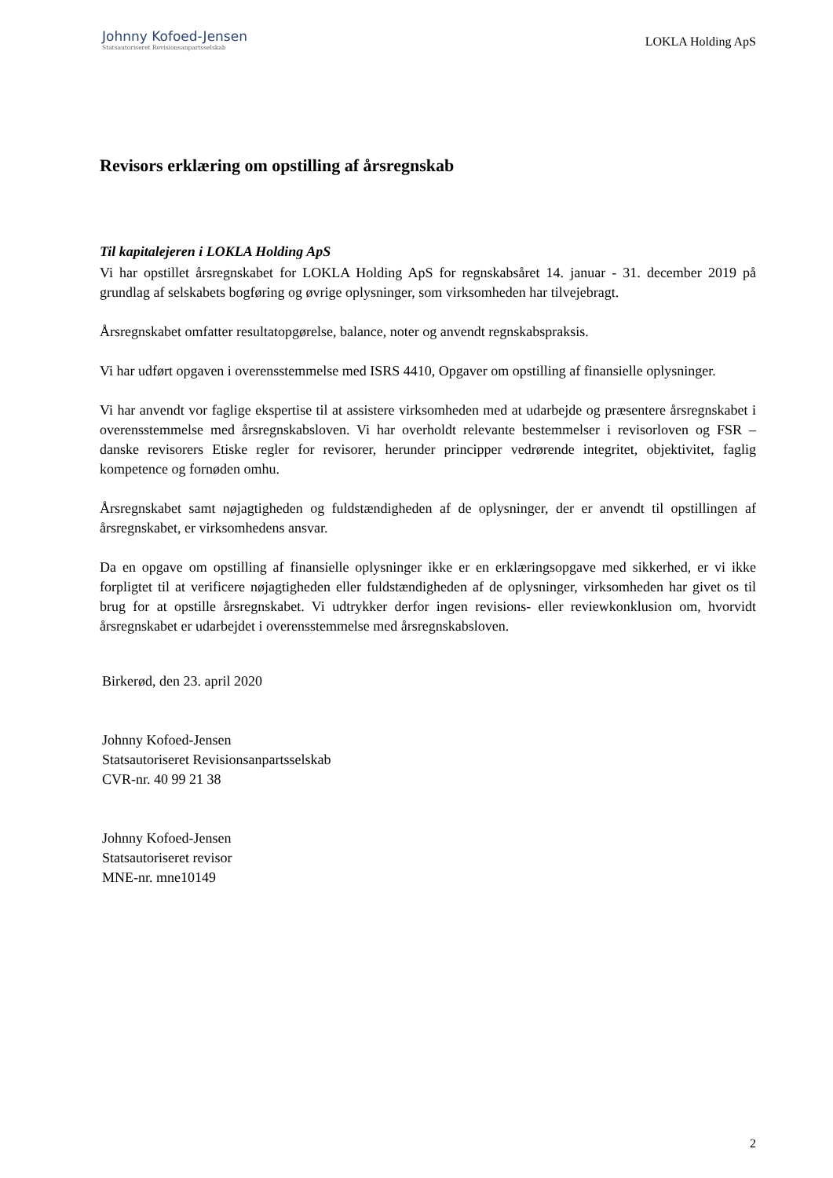Johnny Kofoed-Jensen
Statsautoriseret Revisionsanpartsselskab
LOKLA Holding ApS
Revisors erklæring om opstilling af årsregnskab
Til kapitalejeren i LOKLA Holding ApS
Vi har opstillet årsregnskabet for LOKLA Holding ApS for regnskabsåret 14. januar - 31. december 2019 på grundlag af selskabets bogføring og øvrige oplysninger, som virksomheden har tilvejebragt.
Årsregnskabet omfatter resultatopgørelse, balance, noter og anvendt regnskabspraksis.
Vi har udført opgaven i overensstemmelse med ISRS 4410, Opgaver om opstilling af finansielle oplysninger.
Vi har anvendt vor faglige ekspertise til at assistere virksomheden med at udarbejde og præsentere årsregnskabet i overensstemmelse med årsregnskabsloven. Vi har overholdt relevante bestemmelser i revisorloven og FSR – danske revisorers Etiske regler for revisorer, herunder principper vedrørende integritet, objektivitet, faglig kompetence og fornøden omhu.
Årsregnskabet samt nøjagtigheden og fuldstændigheden af de oplysninger, der er anvendt til opstillingen af årsregnskabet, er virksomhedens ansvar.
Da en opgave om opstilling af finansielle oplysninger ikke er en erklæringsopgave med sikkerhed, er vi ikke forpligtet til at verificere nøjagtigheden eller fuldstændigheden af de oplysninger, virksomheden har givet os til brug for at opstille årsregnskabet. Vi udtrykker derfor ingen revisions- eller reviewkonklusion om, hvorvidt årsregnskabet er udarbejdet i overensstemmelse med årsregnskabsloven.
Birkerød, den 23. april 2020
Johnny Kofoed-Jensen
Statsautoriseret Revisionsanpartsselskab
CVR-nr. 40 99 21 38
Johnny Kofoed-Jensen
Statsautoriseret revisor
MNE-nr. mne10149
2